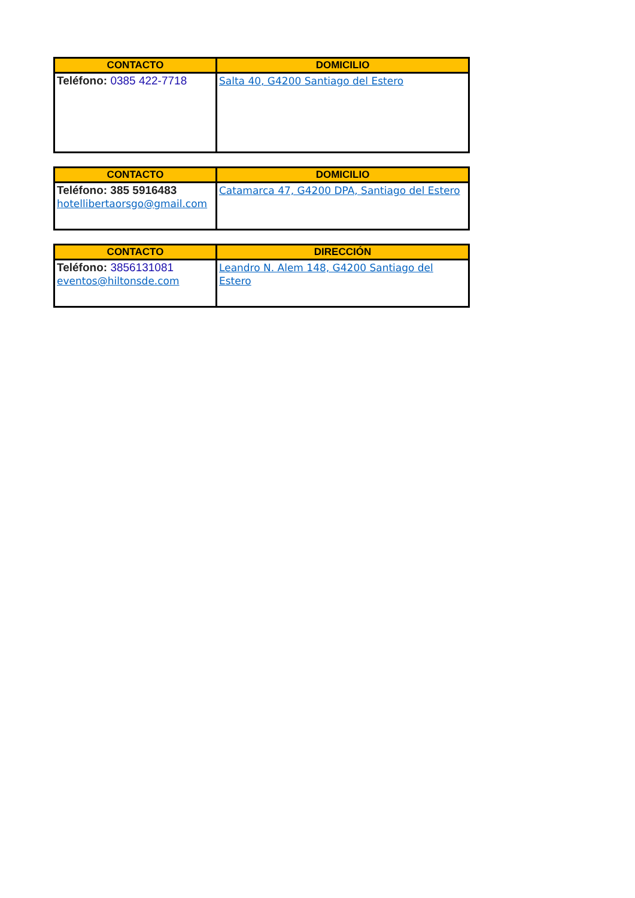| CONTACTO | DOMICILIO |
| --- | --- |
| Teléfono: 0385 422-7718 | Salta 40, G4200 Santiago del Estero |
| CONTACTO | DOMICILIO |
| --- | --- |
| Teléfono: 385 5916483 hotellibertaorsgo@gmail.com | Catamarca 47, G4200 DPA, Santiago del Estero |
| CONTACTO | DIRECCIÓN |
| --- | --- |
| Teléfono: 3856131081 eventos@hiltonsde.com | Leandro N. Alem 148, G4200 Santiago del Estero |